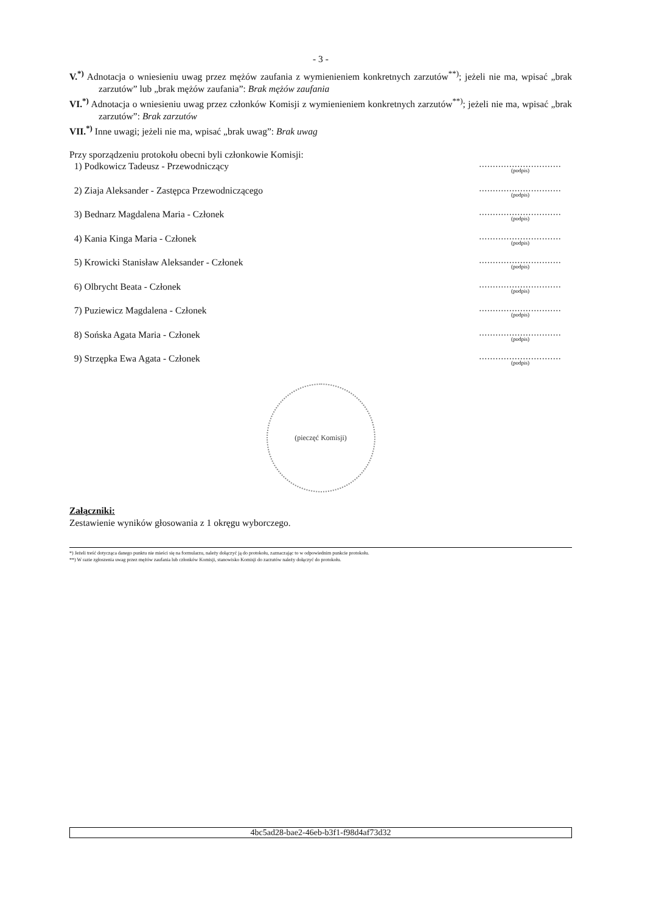- 3 -
V.<sup>*)</sup> Adnotacja o wniesieniu uwag przez mężów zaufania z wymienieniem konkretnych zarzutów<sup>**)</sup>; jeżeli nie ma, wpisać „brak zarzutów” lub „brak mężów zaufania”: Brak mężów zaufania
VI.<sup>*)</sup> Adnotacja o wniesieniu uwag przez członków Komisji z wymienieniem konkretnych zarzutów<sup>**)</sup>; jeżeli nie ma, wpisać „brak zarzutów”: Brak zarzutów
VII.<sup>*)</sup> Inne uwagi; jeżeli nie ma, wpisać „brak uwag”: Brak uwag
Przy sporządzeniu protokołu obecni byli członkowie Komisji:
1) Podkowicz Tadeusz - Przewodniczący
..............................
(podpis)
2) Ziaja Aleksander - Zastępca Przewodniczącego
..............................
(podpis)
3) Bednarz Magdalena Maria - Członek
..............................
(podpis)
4) Kania Kinga Maria - Członek
..............................
(podpis)
5) Krowicki Stanisław Aleksander - Członek
..............................
(podpis)
6) Olbrycht Beata - Członek
..............................
(podpis)
7) Puziewicz Magdalena - Członek
..............................
(podpis)
8) Sońska Agata Maria - Członek
..............................
(podpis)
9) Strzępka Ewa Agata - Członek
..............................
(podpis)
(pieczęć Komisji)
Załączniki:
Zestawienie wyników głosowania z 1 okręgu wyborczego.
*) Jeżeli treść dotycząca danego punktu nie mieści się na formularzu, należy dołączyć ją do protokołu, zaznaczając to w odpowiednim punkcie protokołu.
**) W razie zgłoszenia uwag przez mężów zaufania lub członków Komisji, stanowisko Komisji do zarzutów należy dołączyć do protokołu.
4bc5ad28-bae2-46eb-b3f1-f98d4af73d32